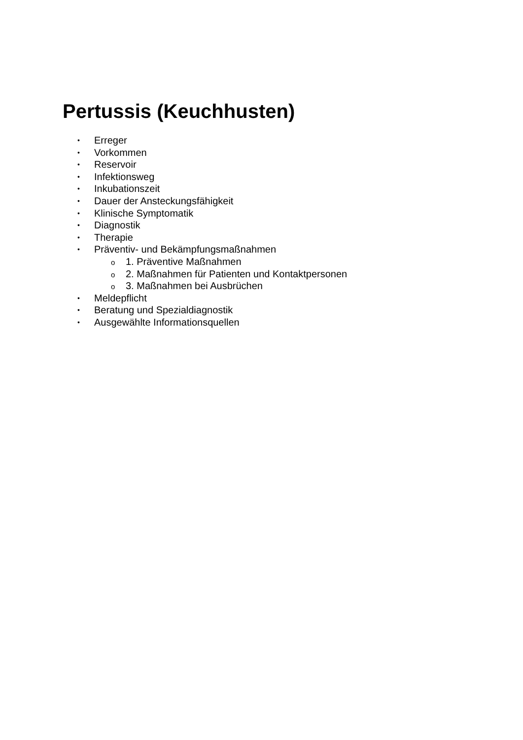Pertussis (Keuchhusten)
• Erreger
• Vorkommen
• Reservoir
• Infektionsweg
• Inkubationszeit
• Dauer der Ansteckungsfähigkeit
• Klinische Symptomatik
• Diagnostik
• Therapie
• Präventiv- und Bekämpfungsmaßnahmen
o 1. Präventive Maßnahmen
o 2. Maßnahmen für Patienten und Kontaktpersonen
o 3. Maßnahmen bei Ausbrüchen
• Meldepflicht
• Beratung und Spezialdiagnostik
• Ausgewählte Informationsquellen